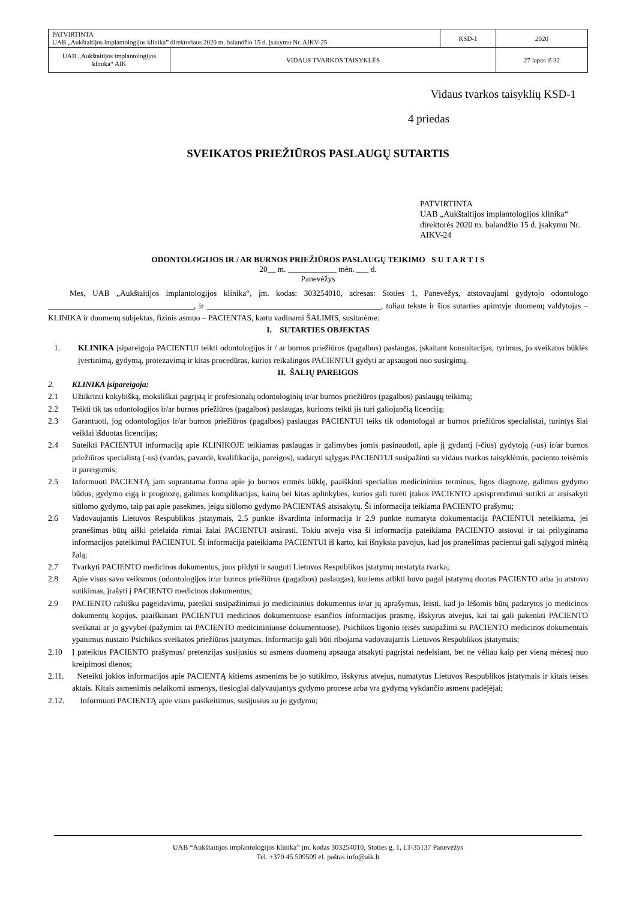| PATVIRTINTA UAB „Aukštaitijos implantologijos klinika” direktoriaus 2020 m. balandžio 15 d. įsakymu Nr. AIKV-25 | | KSD-1 | 2020 |
| UAB „Aukštaitijos implantologijos klinika“ AIK | VIDAUS TVARKOS TAISYKLĖS | | 27 lapas iš 32 |
Vidaus tvarkos taisyklių KSD-1
4 priedas
SVEIKATOS PRIEŽIŪROS PASLAUGŲ SUTARTIS
PATVIRTINTA
UAB „Aukštaitijos implantologijos klinika“ direktorės 2020 m. balandžio 15 d. įsakymu Nr. AIKV-24
ODONTOLOGIJOS IR / AR BURNOS PRIEŽIŪROS PASLAUGŲ TEIKIMO S U T A R T I S
20__ m. ____________ mėn. ___ d.
Panevėžys
Mes, UAB „Aukštaitijos implantologijos klinika“, įm. kodas: 303254010, adresas: Stoties 1, Panevėžys, atstovaujami gydytojo odontologo ____________________________________, ir ___________________________________________, toliau tekste ir šios sutarties apimtyje duomenų valdytojas – KLINIKA ir duomenų subjektas, fizinis asmuo – PACIENTAS, kartu vadinami ŠALIMIS, susitarėme:
I. SUTARTIES OBJEKTAS
1. KLINIKA įsipareigoja PACIENTUI teikti odontologijos ir / ar burnos priežiūros (pagalbos) paslaugas, įskaitant konsultacijas, tyrimus, jo sveikatos būklės įvertinimą, gydymą, protezavimą ir kitas procedūras, kurios reikalingos PACIENTUI gydyti ar apsaugoti nuo susirgimų.
II. ŠALIŲ PAREIGOS
2. KLINIKA įsipareigoja:
2.1 Užtikrinti kokybišką, moksliškai pagrįstą ir profesionalų odontologinių ir/ar burnos priežiūros (pagalbos) paslaugų teikimą;
2.2 Teikti tik tas odontologijos ir/ar burnos priežiūros (pagalbos) paslaugas, kurioms teikti jis turi galiojančią licenciją;
2.3 Garantuoti, jog odontologijos ir/ar burnos priežiūros (pagalbos) paslaugas PACIENTUI teiks tik odontologai ar burnos priežiūros specialistai, turintys šiai veiklai išduotas licencijas;
2.4 Suteikti PACIENTUI informaciją apie KLINIKOJE teikiamas paslaugas ir galimybes jomis pasinaudoti, apie jį gydantį (-čius) gydytoją (-us) ir/ar burnos priežiūros specialistą (-us) (vardas, pavardė, kvalifikacija, pareigos), sudaryti sąlygas PACIENTUI susipažinti su vidaus tvarkos taisyklėmis, paciento teisėmis ir pareigomis;
2.5 Informuoti PACIENTĄ jam suprantama forma apie jo burnos ertmės būklę, paaiškinti specialius medicininius terminus, ligos diagnozę, galimus gydymo būdus, gydymo eigą ir prognozę, galimas komplikacijas, kainą bei kitas aplinkybes, kurios gali turėti įtakos PACIENTO apsisprendimui sutikti ar atsisakyti siūlomo gydymo, taip pat apie pasekmes, jeigu siūlomo gydymo PACIENTAS atsisakytų. Ši informacija teikiama PACIENTO prašymu;
2.6 Vadovaujantis Lietuvos Respublikos įstatymais, 2.5 punkte išvardinta informacija ir 2.9 punkte numatyta dokumentacija PACIENTUI neteikiama, jei pranešimas būtų aiški prielaida rimtai žalai PACIENTUI atsirasti. Tokiu atveju visa ši informacija pateikiama PACIENTO atstovui ir tai prilyginama informacijos pateikimui PACIENTUI. Ši informacija pateikiama PACIENTUI iš karto, kai išnyksta pavojus, kad jos pranešimas pacientui gali sąlygoti minėtą žalą;
2.7 Tvarkyti PACIENTO medicinos dokumentus, juos pildyti ir saugoti Lietuvos Respublikos įstatymų nustatyta tvarka;
2.8 Apie visus savo veiksmus (odontologijos ir/ar burnos priežiūros (pagalbos) paslaugas), kuriems atlikti buvo pagal įstatymą duotas PACIENTO arba jo atstovo sutikimas, įrašyti į PACIENTO medicinos dokumentus;
2.9 PACIENTO raštišku pageidavimu, pateikti susipažinimui jo medicininius dokumentus ir/ar jų aprašymus, leisti, kad jo lėšomis būtų padarytos jo medicinos dokumentų kopijos, paaiškinant PACIENTUI medicinos dokumentuose esančios informacijos prasmę, išskyrus atvejus, kai tai gali pakenkti PACIENTO sveikatai ar jo gyvybei (pažymint tai PACIENTO medicininiuose dokumentuose). Psichikos ligonio teisės susipažinti su PACIENTO medicinos dokumentais ypatumus nustato Psichikos sveikatos priežiūros įstatymas. Informacija gali būti ribojama vadovaujantis Lietuvos Respublikos įstatymais;
2.10 Į pateiktus PACIENTO prašymus/ pretenzijas susijusius su asmens duomenų apsauga atsakyti pagrįstai nedelsiant, bet ne vėliau kaip per vieną mėnesį nuo kreipimosi dienos;
2.11. Neteikti jokios informacijos apie PACIENTĄ kitiems asmenims be jo sutikimo, išskyrus atvejus, numatytus Lietuvos Respublikos įstatymais ir kitais teisės aktais. Kitais asmenimis nelaikomi asmenys, tiesiogiai dalyvaujantys gydymo procese arba yra gydymą vykdančio asmens padėjėjai;
2.12. Informuoti PACIENTĄ apie visus pasikeitimus, susijusius su jo gydymu;
UAB “Aukštaitijos implantologijos klinika” įm. kodas 303254010, Stoties g. 1, LT-35137 Panevėžys
Tel. +370 45 509509 el. paštas info@aik.lt